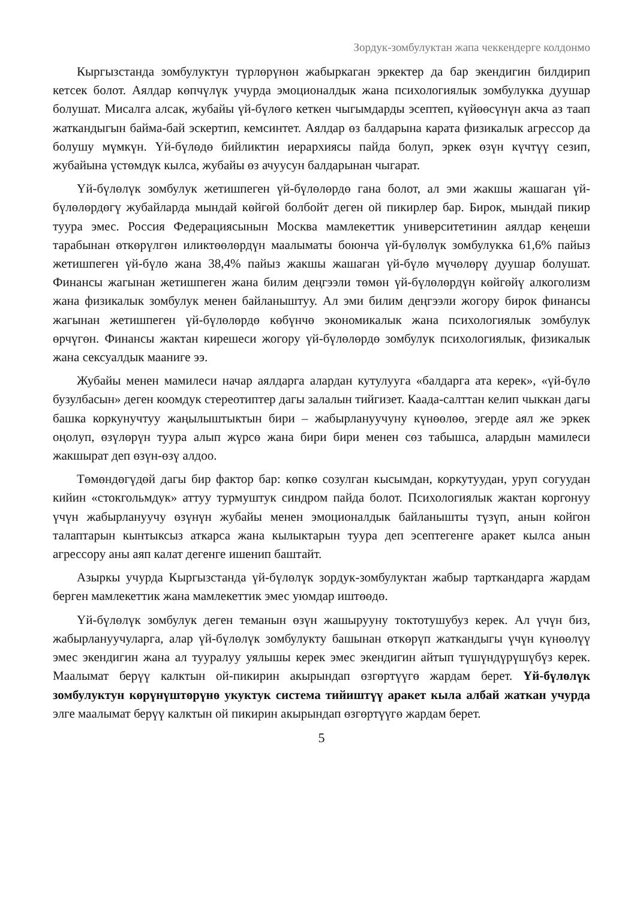Зордук-зомбулуктан жапа чеккендерге колдонмо
Кыргызстанда зомбулуктун түрлөрүнөн жабыркаган эркектер да бар экендигин билдирип кетсек болот. Аялдар көпчүлүк учурда эмоционалдык жана психологиялык зомбулукка дуушар болушат. Мисалга алсак, жубайы үй-бүлөгө кеткен чыгымдарды эсептеп, күйөөсүнүн акча аз таап жаткандыгын байма-бай эскертип, кемсинтет. Аялдар өз балдарына карата физикалык агрессор да болушу мүмкүн. Үй-бүлөдө бийликтин иерархиясы пайда болуп, эркек өзүн күчтүү сезип, жубайына үстөмдүк кылса, жубайы өз ачуусун балдарынан чыгарат.
Үй-бүлөлүк зомбулук жетишпеген үй-бүлөлөрдө гана болот, ал эми жакшы жашаган үй-бүлөлөрдөгү жубайларда мындай көйгөй болбойт деген ой пикирлер бар. Бирок, мындай пикир туура эмес. Россия Федерациясынын Москва мамлекеттик университетинин аялдар кеңеши тарабынан өткөрүлгөн иликтөөлөрдүн маалыматы боюнча үй-бүлөлүк зомбулукка 61,6% пайыз жетишпеген үй-бүлө жана 38,4% пайыз жакшы жашаган үй-бүлө мүчөлөрү дуушар болушат. Финансы жагынан жетишпеген жана билим деңгээли төмөн үй-бүлөлөрдүн көйгөйү алкоголизм жана физикалык зомбулук менен байланыштуу. Ал эми билим деңгээли жогору бирок финансы жагынан жетишпеген үй-бүлөлөрдө көбүнчө экономикалык жана психологиялык зомбулук өрчүгөн. Финансы жактан кирешеси жогору үй-бүлөлөрдө зомбулук психологиялык, физикалык жана сексуалдык мааниге ээ.
Жубайы менен мамилеси начар аялдарга алардан кутулууга «балдарга ата керек», «үй-бүлө бузулбасын» деген коомдук стереотиптер дагы залалын тийгизет. Каада-салттан келип чыккан дагы башка коркунучтуу жаңылыштыктын бири – жабырлануучуну күнөөлөө, эгерде аял же эркек оңолуп, өзүлөрүн туура алып жүрсө жана бири бири менен сөз табышса, алардын мамилеси жакшырат деп өзүн-өзү алдоо.
Төмөндөгүдөй дагы бир фактор бар: көпкө созулган кысымдан, коркутуудан, уруп согуудан кийин «стокгольмдук» аттуу турмуштук синдром пайда болот. Психологиялык жактан коргонуу үчүн жабырлануучу өзүнүн жубайы менен эмоционалдык байланышты түзүп, анын койгон талаптарын кынтыксыз аткарса жана кылыктарын туура деп эсептегенге аракет кылса анын агрессору аны аяп калат дегенге ишенип баштайт.
Азыркы учурда Кыргызстанда үй-бүлөлүк зордук-зомбулуктан жабыр тарткандарга жардам берген мамлекеттик жана мамлекеттик эмес уюмдар иштөөдө.
Үй-бүлөлүк зомбулук деген теманын өзүн жашырууну токтотушубуз керек. Ал үчүн биз, жабырлануучуларга, алар үй-бүлөлүк зомбулукту башынан өткөрүп жаткандыгы үчүн күнөөлүү эмес экендигин жана ал тууралуу уялышы керек эмес экендигин айтып түшүндүрүшүбүз керек. Маалымат берүү калктын ой-пикирин акырындап өзгөртүүгө жардам берет. Үй-бүлөлүк зомбулуктун көрүнүштөрүнө укуктук система тийиштүү аракет кыла албай жаткан учурда элге маалымат берүү калктын ой пикирин акырындап өзгөртүүгө жардам берет.
5